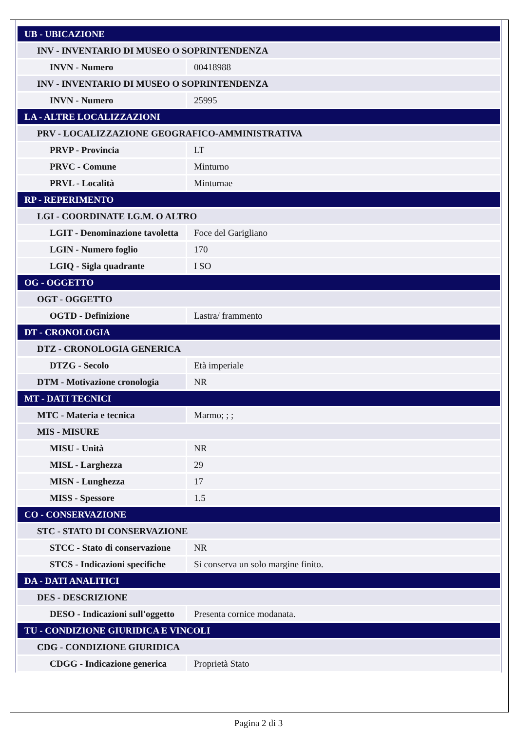| UB - UBICAZIONE | |
| INV - INVENTARIO DI MUSEO O SOPRINTENDENZA | |
| INVN - Numero | 00418988 |
| INV - INVENTARIO DI MUSEO O SOPRINTENDENZA | |
| INVN - Numero | 25995 |
| LA - ALTRE LOCALIZZAZIONI | |
| PRV - LOCALIZZAZIONE GEOGRAFICO-AMMINISTRATIVA | |
| PRVP - Provincia | LT |
| PRVC - Comune | Minturno |
| PRVL - Località | Minturnae |
| RP - REPERIMENTO | |
| LGI - COORDINATE I.G.M. O ALTRO | |
| LGIT - Denominazione tavoletta | Foce del Garigliano |
| LGIN - Numero foglio | 170 |
| LGIQ - Sigla quadrante | I SO |
| OG - OGGETTO | |
| OGT - OGGETTO | |
| OGTD - Definizione | Lastra/ frammento |
| DT - CRONOLOGIA | |
| DTZ - CRONOLOGIA GENERICA | |
| DTZG - Secolo | Età imperiale |
| DTM - Motivazione cronologia | NR |
| MT - DATI TECNICI | |
| MTC - Materia e tecnica | Marmo; ; ; |
| MIS - MISURE | |
| MISU - Unità | NR |
| MISL - Larghezza | 29 |
| MISN - Lunghezza | 17 |
| MISS - Spessore | 1.5 |
| CO - CONSERVAZIONE | |
| STC - STATO DI CONSERVAZIONE | |
| STCC - Stato di conservazione | NR |
| STCS - Indicazioni specifiche | Si conserva un solo margine finito. |
| DA - DATI ANALITICI | |
| DES - DESCRIZIONE | |
| DESO - Indicazioni sull'oggetto | Presenta cornice modanata. |
| TU - CONDIZIONE GIURIDICA E VINCOLI | |
| CDG - CONDIZIONE GIURIDICA | |
| CDGG - Indicazione generica | Proprietà Stato |
Pagina 2 di 3